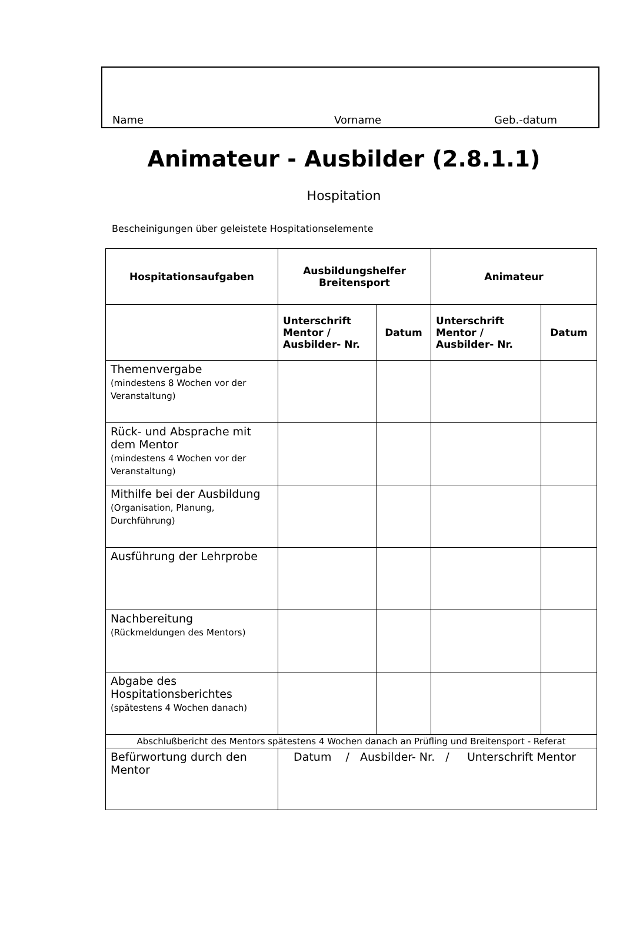Name Vorname Geb.-datum
Animateur - Ausbilder (2.8.1.1)
Hospitation
Bescheinigungen über geleistete Hospitationselemente
| Hospitationsaufgaben | Ausbildungshelfer Breitensport | | Animateur | |
| --- | --- | --- | --- | --- |
| | Unterschrift Mentor / Ausbilder- Nr. | Datum | Unterschrift Mentor / Ausbilder- Nr. | Datum |
| Themenvergabe (mindestens 8 Wochen vor der Veranstaltung) | | | | |
| Rück- und Absprache mit dem Mentor (mindestens 4 Wochen vor der Veranstaltung) | | | | |
| Mithilfe bei der Ausbildung (Organisation, Planung, Durchführung) | | | | |
| Ausführung der Lehrprobe | | | | |
| Nachbereitung (Rückmeldungen des Mentors) | | | | |
| Abgabe des Hospitationsberichtes (spätestens 4 Wochen danach) | | | | |
| Abschlußbericht des Mentors spätestens 4 Wochen danach an Prüfling und Breitensport - Referat | | | | |
| Befürwortung durch den Mentor | Datum / Ausbilder- Nr. / Unterschrift Mentor | | | |